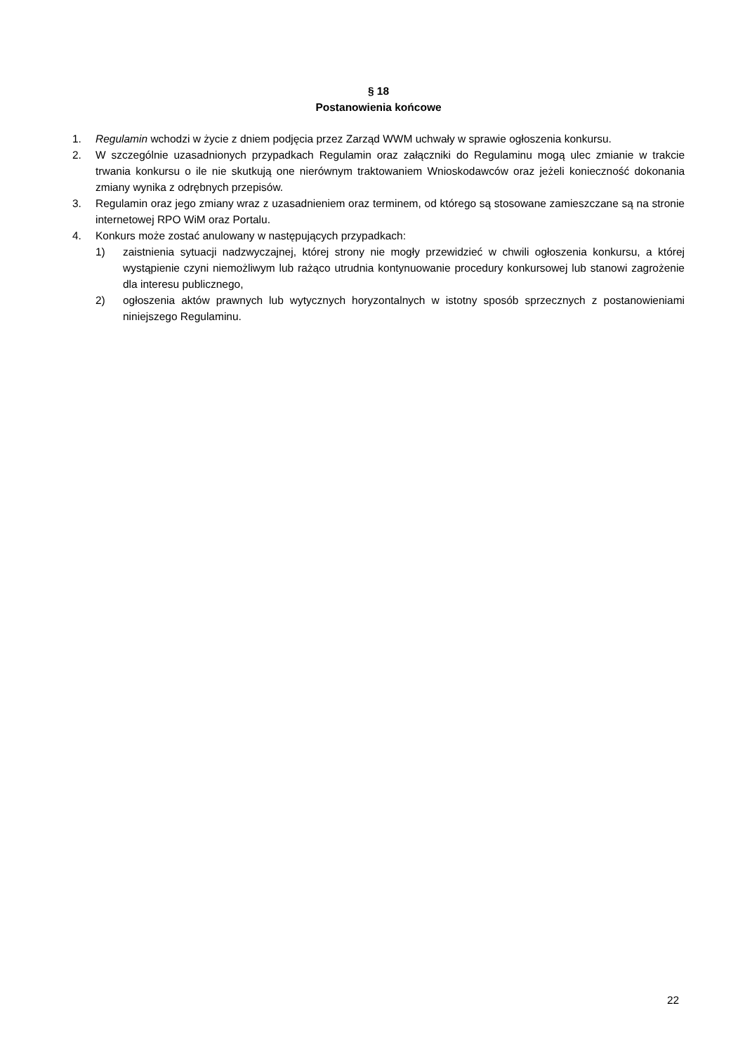§ 18
Postanowienia końcowe
1. Regulamin wchodzi w życie z dniem podjęcia przez Zarząd WWM uchwały w sprawie ogłoszenia konkursu.
2. W szczególnie uzasadnionych przypadkach Regulamin oraz załączniki do Regulaminu mogą ulec zmianie w trakcie trwania konkursu o ile nie skutkują one nierównym traktowaniem Wnioskodawców oraz jeżeli konieczność dokonania zmiany wynika z odrębnych przepisów.
3. Regulamin oraz jego zmiany wraz z uzasadnieniem oraz terminem, od którego są stosowane zamieszczane są na stronie internetowej RPO WiM oraz Portalu.
4. Konkurs może zostać anulowany w następujących przypadkach:
1) zaistnienia sytuacji nadzwyczajnej, której strony nie mogły przewidzieć w chwili ogłoszenia konkursu, a której wystąpienie czyni niemożliwym lub rażąco utrudnia kontynuowanie procedury konkursowej lub stanowi zagrożenie dla interesu publicznego,
2) ogłoszenia aktów prawnych lub wytycznych horyzontalnych w istotny sposób sprzecznych z postanowieniami niniejszego Regulaminu.
22